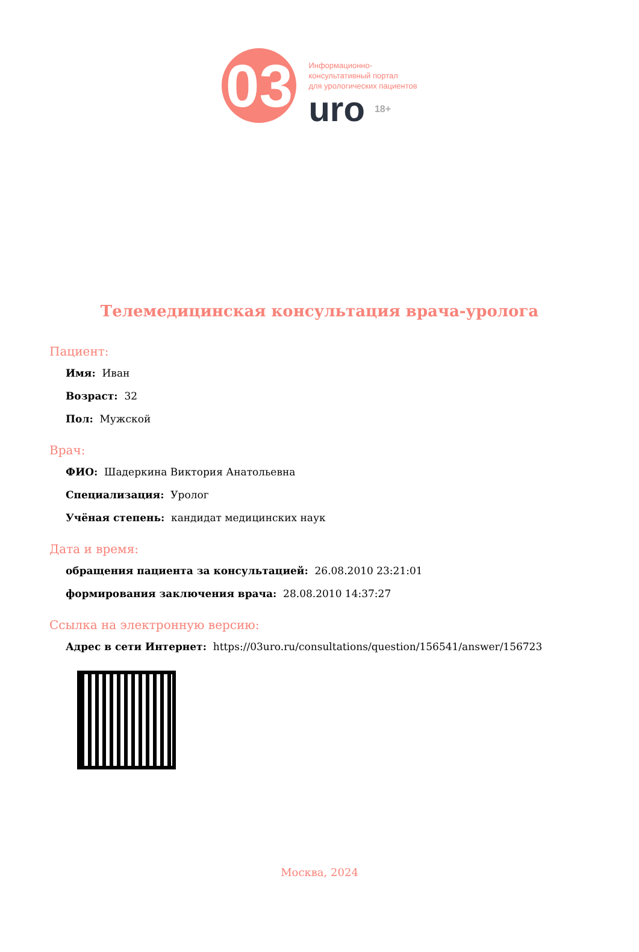03
Информационно-
консультативный портал
для урологических пациентов
uro 18+
Телемедицинская консультация врача-уролога
Пациент:
Имя: Иван
Возраст: 32
Пол: Мужской
Врач:
ФИО: Шадеркина Виктория Анатольевна
Специализация: Уролог
Учёная степень: кандидат медицинских наук
Дата и время:
обращения пациента за консультацией: 26.08.2010 23:21:01
формирования заключения врача: 28.08.2010 14:37:27
Ссылка на электронную версию:
Адрес в сети Интернет: https://03uro.ru/consultations/question/156541/answer/156723
Москва, 2024